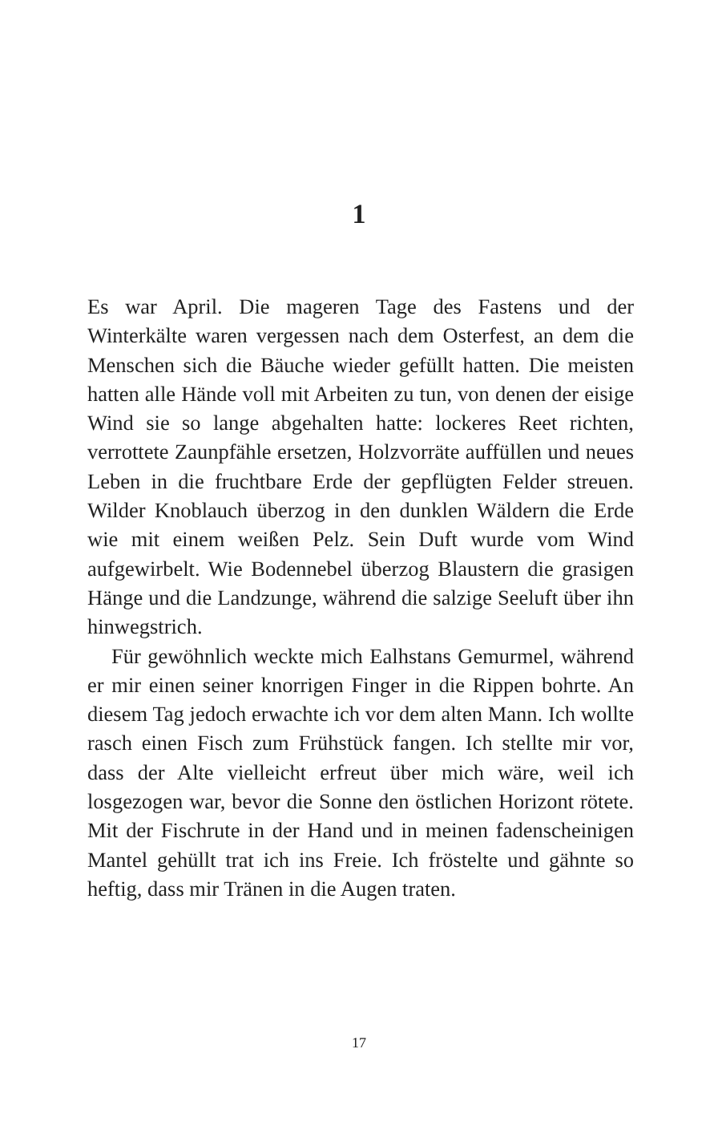1
Es war April. Die mageren Tage des Fastens und der Winterkälte waren vergessen nach dem Osterfest, an dem die Menschen sich die Bäuche wieder gefüllt hatten. Die meisten hatten alle Hände voll mit Arbeiten zu tun, von denen der eisige Wind sie so lange abgehalten hatte: lockeres Reet richten, verrottete Zaunpfähle ersetzen, Holzvorräte auffüllen und neues Leben in die fruchtbare Erde der gepflügten Felder streuen. Wilder Knoblauch überzog in den dunklen Wäldern die Erde wie mit einem weißen Pelz. Sein Duft wurde vom Wind aufgewirbelt. Wie Bodennebel überzog Blaustern die grasigen Hänge und die Landzunge, während die salzige Seeluft über ihn hinwegstrich.
Für gewöhnlich weckte mich Ealhstans Gemurmel, während er mir einen seiner knorrigen Finger in die Rippen bohrte. An diesem Tag jedoch erwachte ich vor dem alten Mann. Ich wollte rasch einen Fisch zum Frühstück fangen. Ich stellte mir vor, dass der Alte vielleicht erfreut über mich wäre, weil ich losgezogen war, bevor die Sonne den östlichen Horizont rötete. Mit der Fischrute in der Hand und in meinen fadenscheinigen Mantel gehüllt trat ich ins Freie. Ich fröstelte und gähnte so heftig, dass mir Tränen in die Augen traten.
17